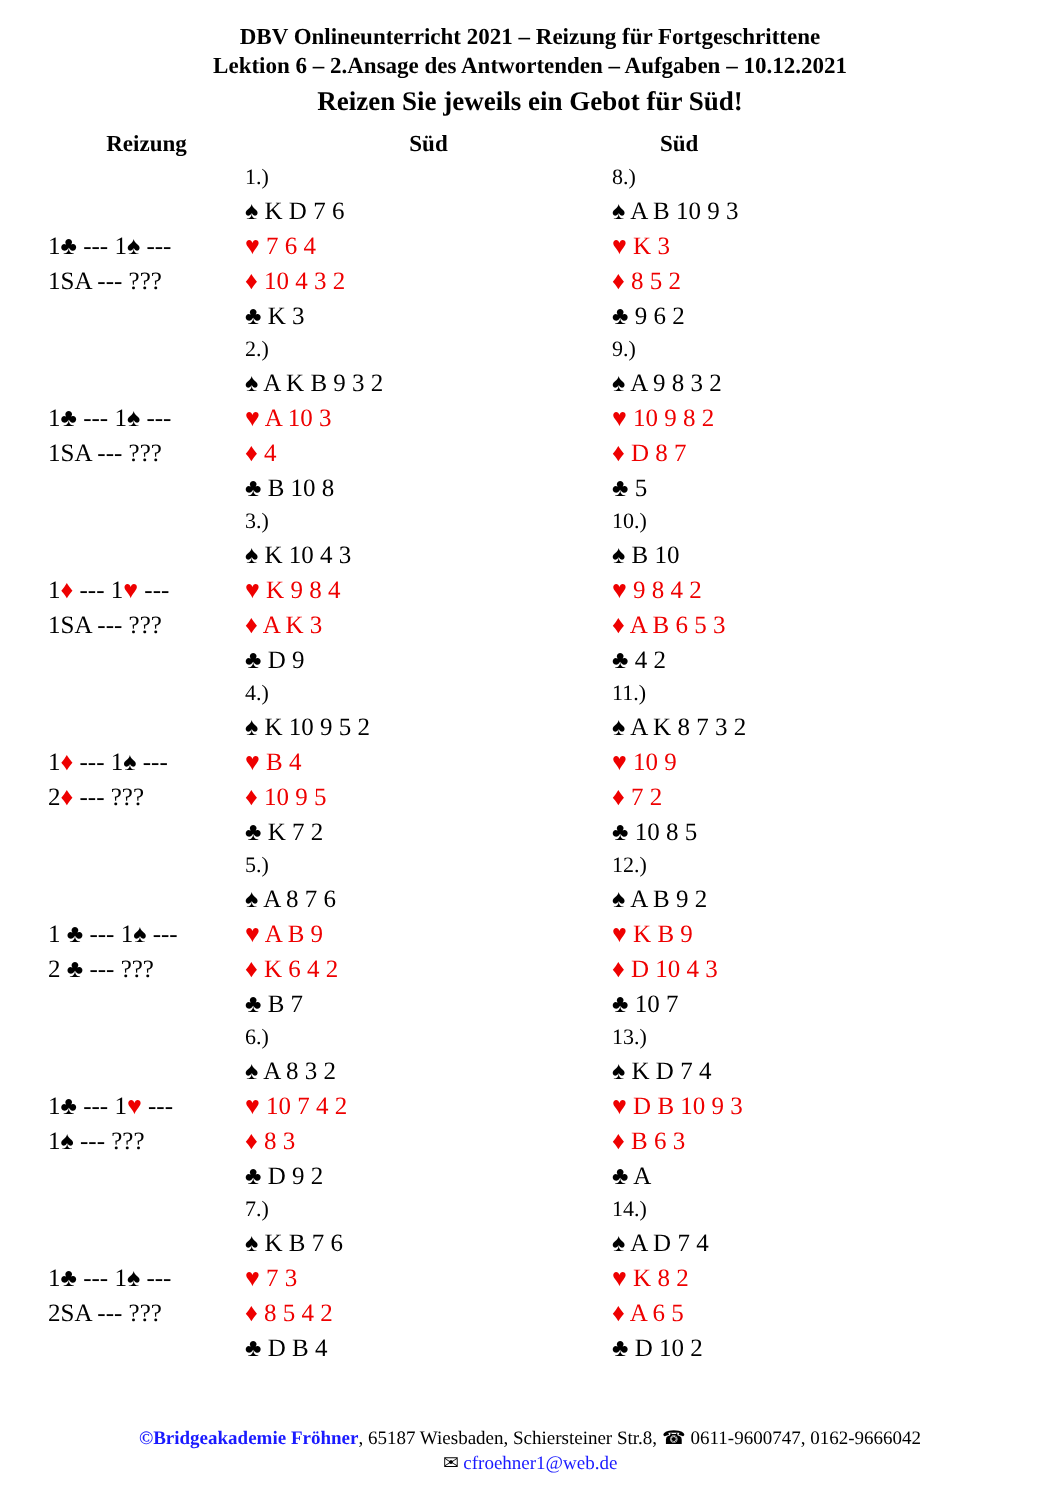DBV Onlineunterricht 2021 – Reizung für Fortgeschrittene
Lektion 6 – 2.Ansage des Antwortenden – Aufgaben – 10.12.2021
Reizen Sie jeweils ein Gebot für Süd!
| Reizung | Süd | Süd |
| --- | --- | --- |
| | 1.) | 8.) |
| | ♠ K D 7 6 | ♠ A B 10 9 3 |
| 1♣ --- 1♠ --- | ♥ 7 6 4 | ♥ K 3 |
| 1SA --- ??? | ♦ 10 4 3 2 | ♦ 8 5 2 |
| | ♣ K 3 | ♣ 9 6 2 |
| | 2.) | 9.) |
| | ♠ A K B 9 3 2 | ♠ A 9 8 3 2 |
| 1♣ --- 1♠ --- | ♥ A 10 3 | ♥ 10 9 8 2 |
| 1SA --- ??? | ♦ 4 | ♦ D 8 7 |
| | ♣ B 10 8 | ♣ 5 |
| | 3.) | 10.) |
| | ♠ K 10 4 3 | ♠ B 10 |
| 1 ♦ --- 1 ♥ --- | ♥ K 9 8 4 | ♥ 9 8 4 2 |
| 1SA --- ??? | ♦ A K 3 | ♦ A B 6 5 3 |
| | ♣ D 9 | ♣ 4 2 |
| | 4.) | 11.) |
| | ♠ K 10 9 5 2 | ♠ A K 8 7 3 2 |
| 1 ♦ --- 1♠ --- | ♥ B 4 | ♥ 10 9 |
| 2 ♦ --- ??? | ♦ 10 9 5 | ♦ 7 2 |
| | ♣ K 7 2 | ♣ 10 8 5 |
| | 5.) | 12.) |
| | ♠ A 8 7 6 | ♠ A B 9 2 |
| 1 ♣ --- 1♠ --- | ♥ A B 9 | ♥ K B 9 |
| 2 ♣ --- ??? | ♦ K 6 4 2 | ♦ D 10 4 3 |
| | ♣ B 7 | ♣ 10 7 |
| | 6.) | 13.) |
| | ♠ A 8 3 2 | ♠ K D 7 4 |
| 1♣ --- 1 ♥ --- | ♥ 10 7 4 2 | ♥ D B 10 9 3 |
| 1♠ --- ??? | ♦ 8 3 | ♦ B 6 3 |
| | ♣ D 9 2 | ♣ A |
| | 7.) | 14.) |
| | ♠ K B 7 6 | ♠ A D 7 4 |
| 1♣ --- 1♠ --- | ♥ 7 3 | ♥ K 8 2 |
| 2SA --- ??? | ♦ 8 5 4 2 | ♦ A 6 5 |
| | ♣ D B 4 | ♣ D 10 2 |
©Bridgeakademie Fröhner, 65187 Wiesbaden, Schiersteiner Str.8, ☎ 0611-9600747, 0162-9666042
✉ cfroehner1@web.de